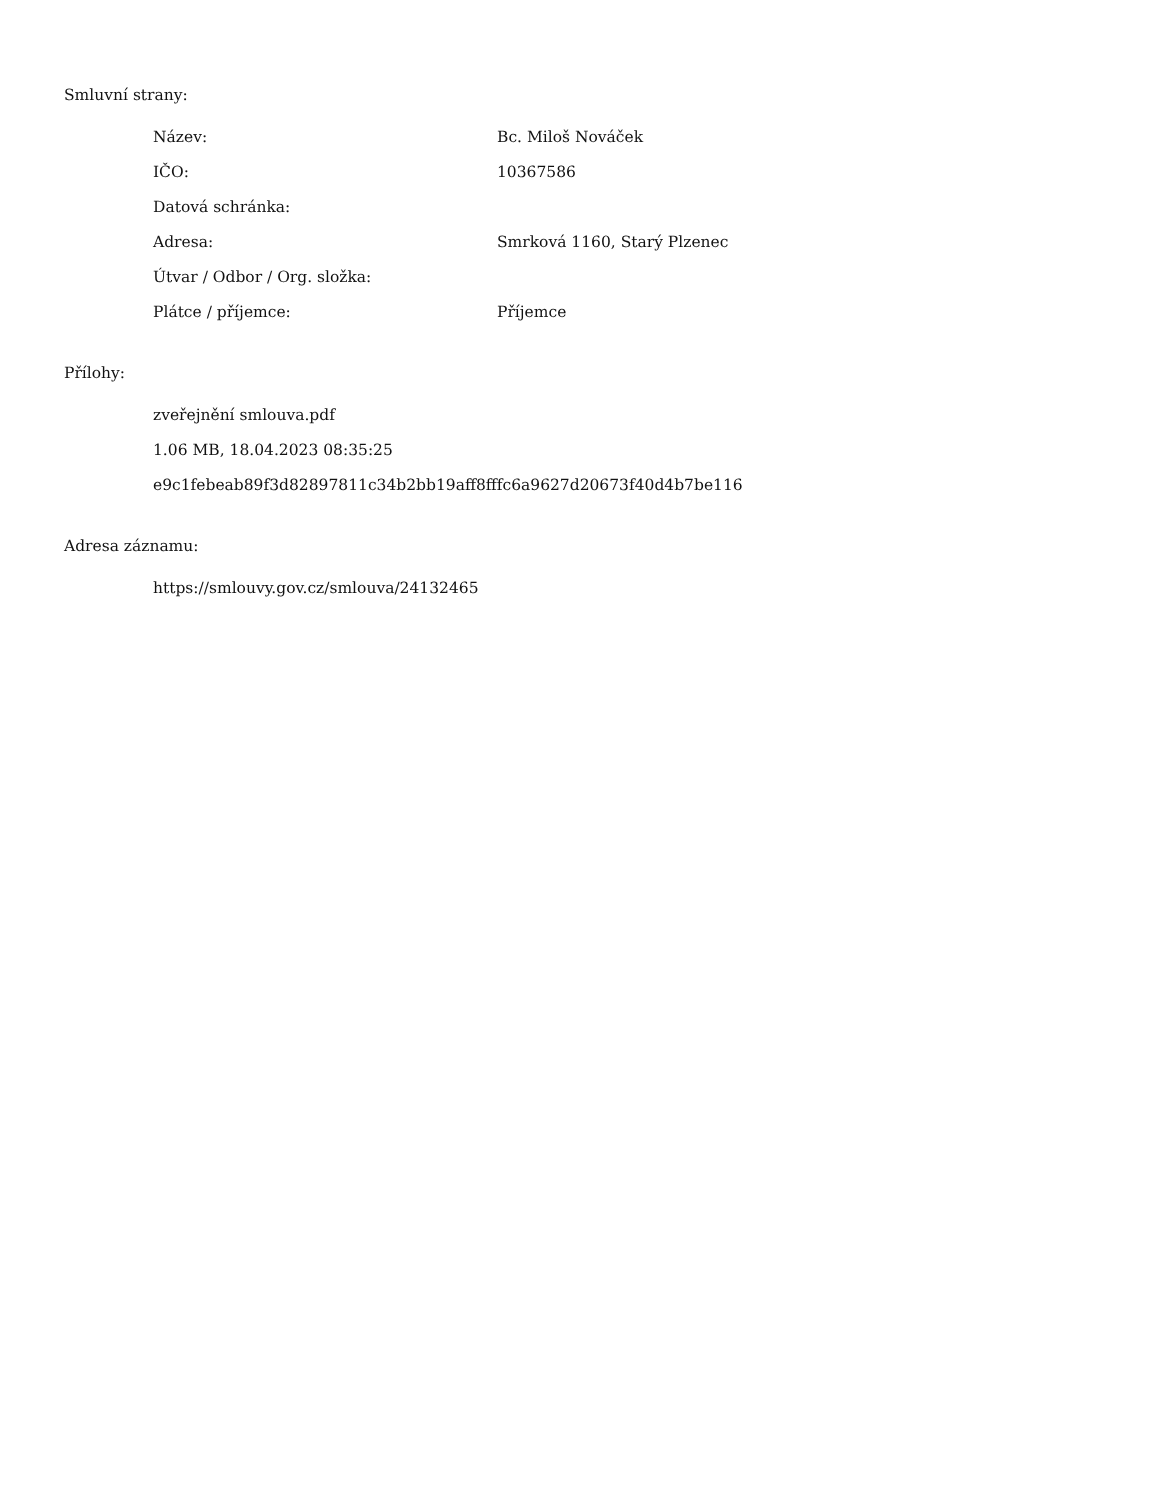Smluvní strany:
| Název: | Bc. Miloš Nováček |
| IČO: | 10367586 |
| Datová schránka: | |
| Adresa: | Smrková 1160, Starý Plzenec |
| Útvar / Odbor / Org. složka: | |
| Plátce / příjemce: | Příjemce |
Přílohy:
zveřejnění smlouva.pdf
1.06 MB, 18.04.2023 08:35:25
e9c1febeab89f3d82897811c34b2bb19aff8fffc6a9627d20673f40d4b7be116
Adresa záznamu:
https://smlouvy.gov.cz/smlouva/24132465